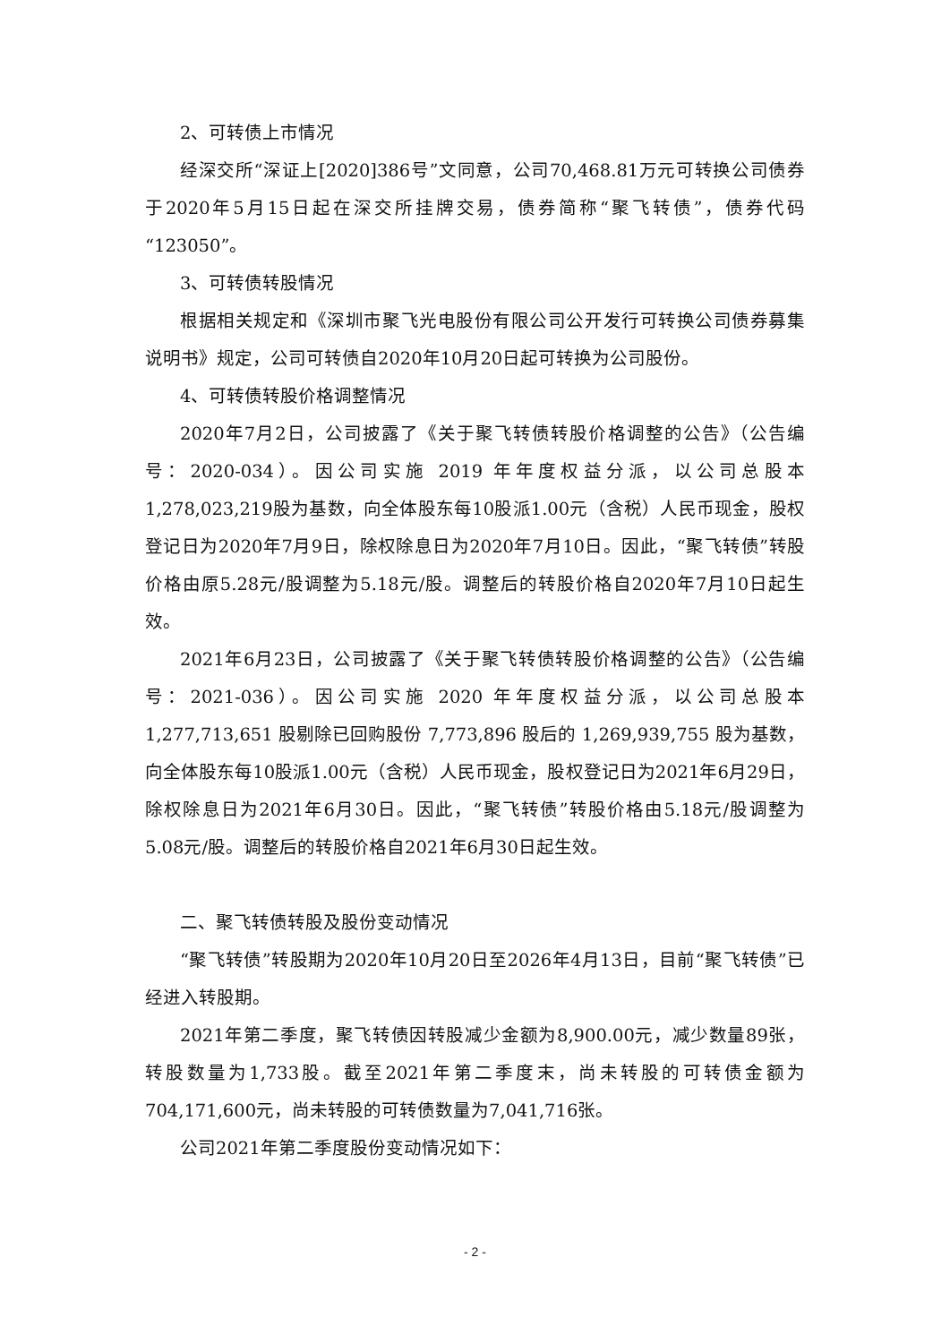2、可转债上市情况
经深交所“深证上[2020]386号”文同意，公司70,468.81万元可转换公司债券于2020年5月15日起在深交所挂牌交易，债券简称“聚飞转债”，债券代码“123050”。
3、可转债转股情况
根据相关规定和《深圳市聚飞光电股份有限公司公开发行可转换公司债券募集说明书》规定，公司可转债自2020年10月20日起可转换为公司股份。
4、可转债转股价格调整情况
2020年7月2日，公司披露了《关于聚飞转债转股价格调整的公告》（公告编号：2020-034）。因公司实施 2019 年年度权益分派，以公司总股本1,278,023,219股为基数，向全体股东每10股派1.00元（含税）人民币现金，股权登记日为2020年7月9日，除权除息日为2020年7月10日。因此，“聚飞转债”转股价格由原5.28元/股调整为5.18元/股。调整后的转股价格自2020年7月10日起生效。
2021年6月23日，公司披露了《关于聚飞转债转股价格调整的公告》（公告编号：2021-036）。因公司实施 2020 年年度权益分派，以公司总股本1,277,713,651 股剔除已回购股份 7,773,896 股后的 1,269,939,755 股为基数，向全体股东每10股派1.00元（含税）人民币现金，股权登记日为2021年6月29日，除权除息日为2021年6月30日。因此，“聚飞转债”转股价格由5.18元/股调整为5.08元/股。调整后的转股价格自2021年6月30日起生效。
二、聚飞转债转股及股份变动情况
“聚飞转债”转股期为2020年10月20日至2026年4月13日，目前“聚飞转债”已经进入转股期。
2021年第二季度，聚飞转债因转股减少金额为8,900.00元，减少数量89张，转股数量为1,733股。截至2021年第二季度末，尚未转股的可转债金额为704,171,600元，尚未转股的可转债数量为7,041,716张。
公司2021年第二季度股份变动情况如下：
- 2 -